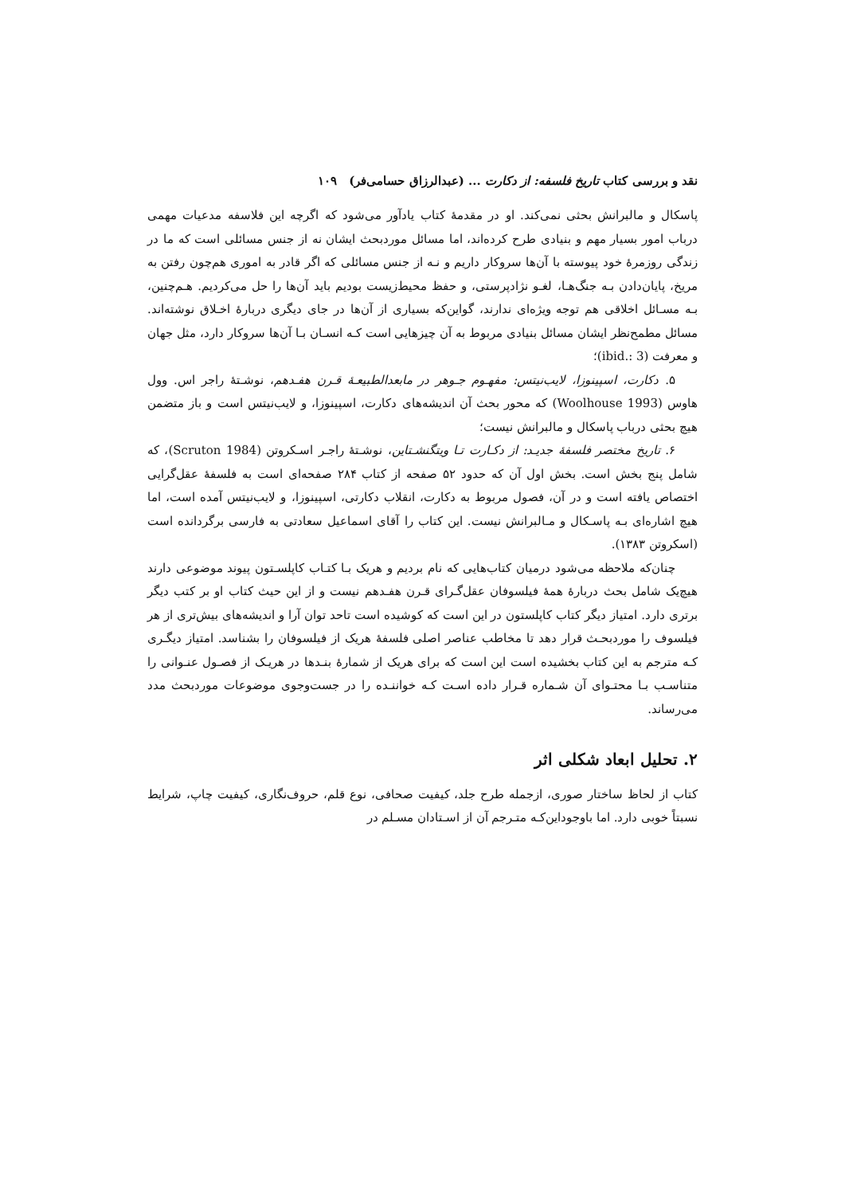نقد و بررسی کتاب تاریخ فلسفه: از دکارت ... (عبدالرزاق حسامی‌فر) ۱۰۹
پاسکال و مالبرانش بحثی نمی‌کند. او در مقدمهٔ کتاب یادآور می‌شود که اگرچه این فلاسفه مدعیات مهمی درباب امور بسیار مهم و بنیادی طرح کرده‌اند، اما مسائل موردبحث ایشان نه از جنس مسائلی است که ما در زندگی روزمرهٔ خود پیوسته با آن‌ها سروکار داریم و نـه از جنس مسائلی که اگر قادر به اموری هم‌چون رفتن به مریخ، پایان‌دادن بـه جنگ‌هـا، لغـو نژادپرستی، و حفظ محیط‌زیست بودیم باید آن‌ها را حل می‌کردیم. هـم‌چنین، بـه مسـائل اخلاقی هم توجه ویژه‌ای ندارند، گواین‌که بسیاری از آن‌ها در جای دیگری دربارهٔ اخـلاق نوشته‌اند. مسائل مطمح‌نظر ایشان مسائل بنیادی مربوط به آن چیزهایی است کـه انسـان بـا آن‌ها سروکار دارد، مثل جهان و معرفت (ibid.: 3)؛
۵. دکارت، اسپینوزا، لایب‌نیتس: مفهـوم جـوهر در مابعدالطبیعـهٔ قـرن هفـدهم، نوشـتهٔ راجر اس. وول هاوس (Woolhouse 1993) که محور بحث آن اندیشه‌های دکارت، اسپینوزا، و لایب‌نیتس است و باز متضمن هیچ بحثی درباب پاسکال و مالبرانش نیست؛
۶. تاریخ مختصر فلسفهٔ جدیـد: از دکـارت تـا ویتگنشـتاین، نوشـتهٔ راجـر اسـکروتن (Scruton 1984)، که شامل پنج بخش است. بخش اول آن که حدود ۵۲ صفحه از کتاب ۲۸۴ صفحه‌ای است به فلسفهٔ عقل‌گرایی اختصاص یافته است و در آن، فصول مربوط به دکارت، انقلاب دکارتی، اسپینوزا، و لایب‌نیتس آمده است، اما هیچ اشاره‌ای بـه پاسـکال و مـالبرانش نیست. این کتاب را آقای اسماعیل سعادتی به فارسی برگردانده است (اسکروتن ۱۳۸۳).
چنان‌که ملاحظه می‌شود درمیان کتاب‌هایی که نام بردیم و هریک بـا کتـاب کاپلسـتون پیوند موضوعی دارند هیچ‌یک شامل بحث دربارهٔ همهٔ فیلسوفان عقل‌گـرای قـرن هفـدهم نیست و از این حیث کتاب او بر کتب دیگر برتری دارد. امتیاز دیگر کتاب کاپلستون در این است که کوشیده است تاحد توان آرا و اندیشه‌های بیش‌تری از هر فیلسوف را موردبحـث قرار دهد تا مخاطب عناصر اصلی فلسفهٔ هریک از فیلسوفان را بشناسد. امتیاز دیگـری کـه مترجم به این کتاب بخشیده است این است که برای هریک از شمارهٔ بنـدها در هریـک از فصـول عنـوانی را متناسـب بـا محتـوای آن شـماره قـرار داده اسـت کـه خواننـده را در جست‌وجوی موضوعات موردبحث مدد می‌رساند.
۲. تحلیل ابعاد شکلی اثر
کتاب از لحاظ ساختار صوری، ازجمله طرح جلد، کیفیت صحافی، نوع قلم، حروف‌نگاری، کیفیت چاپ، شرایط نسبتاً خوبی دارد. اما باوجوداین‌کـه متـرجم آن از اسـتادان مسـلم در